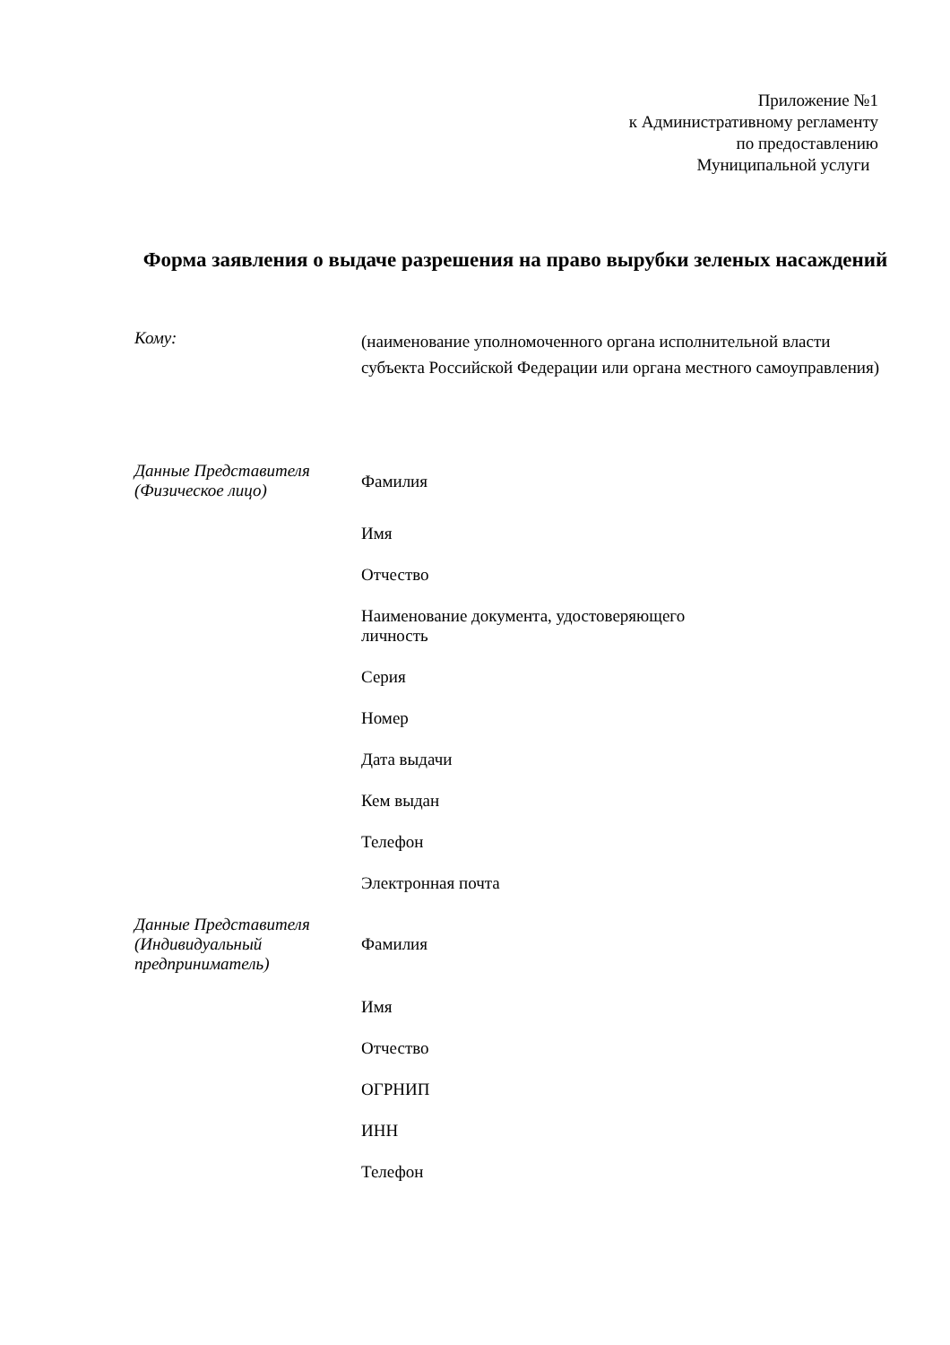Приложение №1
к Административному регламенту
по предоставлению
Муниципальной услуги
Форма заявления о выдаче разрешения на право вырубки зеленых насаждений
Кому:
(наименование уполномоченного органа исполнительной власти субъекта Российской Федерации или органа местного самоуправления)
Данные Представителя
(Физическое лицо)
Фамилия
Имя
Отчество
Наименование документа, удостоверяющего
личность
Серия
Номер
Дата выдачи
Кем выдан
Телефон
Электронная почта
Данные Представителя
(Индивидуальный
предприниматель)
Фамилия
Имя
Отчество
ОГРНИП
ИНН
Телефон